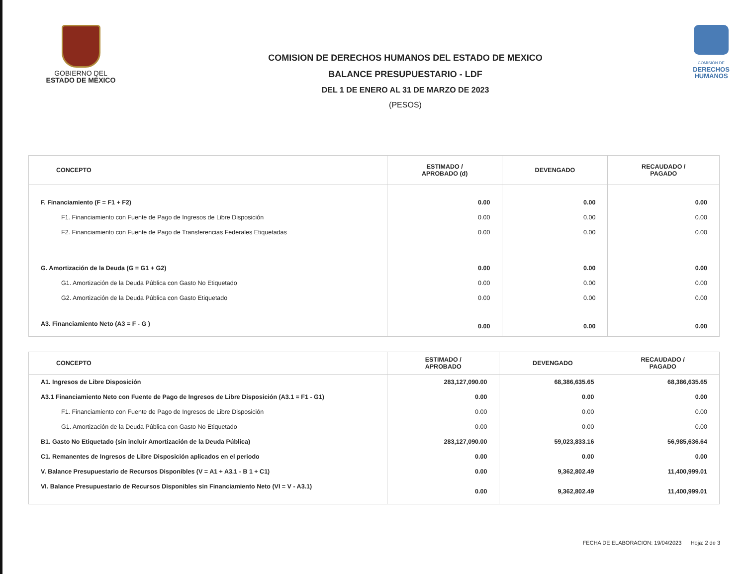GOBIERNO DEL
ESTADO DE MÉXICO
COMISION DE DERECHOS HUMANOS DEL ESTADO DE MEXICO
BALANCE PRESUPUESTARIO - LDF
DEL 1 DE ENERO AL 31 DE MARZO DE 2023
(PESOS)
COMISIÓN DE
DERECHOS
HUMANOS
| CONCEPTO | ESTIMADO / APROBADO (d) | DEVENGADO | RECAUDADO / PAGADO |
| --- | --- | --- | --- |
| F. Financiamiento (F = F1 + F2) | 0.00 | 0.00 | 0.00 |
| F1. Financiamiento con Fuente de Pago de Ingresos de Libre Disposición | 0.00 | 0.00 | 0.00 |
| F2. Financiamiento con Fuente de Pago de Transferencias Federales Etiquetadas | 0.00 | 0.00 | 0.00 |
| G. Amortización de la Deuda (G = G1 + G2) | 0.00 | 0.00 | 0.00 |
| G1. Amortización de la Deuda Pública con Gasto No Etiquetado | 0.00 | 0.00 | 0.00 |
| G2. Amortización de la Deuda Pública con Gasto Etiquetado | 0.00 | 0.00 | 0.00 |
| A3. Financiamiento Neto (A3 = F - G ) | 0.00 | 0.00 | 0.00 |
| CONCEPTO | ESTIMADO / APROBADO | DEVENGADO | RECAUDADO / PAGADO |
| --- | --- | --- | --- |
| A1. Ingresos de Libre Disposición | 283,127,090.00 | 68,386,635.65 | 68,386,635.65 |
| A3.1 Financiamiento Neto con Fuente de Pago de Ingresos de Libre Disposición (A3.1 = F1 - G1) | 0.00 | 0.00 | 0.00 |
| F1. Financiamiento con Fuente de Pago de Ingresos de Libre Disposición | 0.00 | 0.00 | 0.00 |
| G1. Amortización de la Deuda Pública con Gasto No Etiquetado | 0.00 | 0.00 | 0.00 |
| B1. Gasto No Etiquetado (sin incluir Amortización de la Deuda Pública) | 283,127,090.00 | 59,023,833.16 | 56,985,636.64 |
| C1. Remanentes de Ingresos de Libre Disposición aplicados en el periodo | 0.00 | 0.00 | 0.00 |
| V. Balance Presupuestario de Recursos Disponibles (V = A1 + A3.1 - B 1 + C1) | 0.00 | 9,362,802.49 | 11,400,999.01 |
| VI. Balance Presupuestario de Recursos Disponibles sin Financiamiento Neto (VI = V - A3.1) | 0.00 | 9,362,802.49 | 11,400,999.01 |
FECHA DE ELABORACION: 19/04/2023 Hoja: 2 de 3